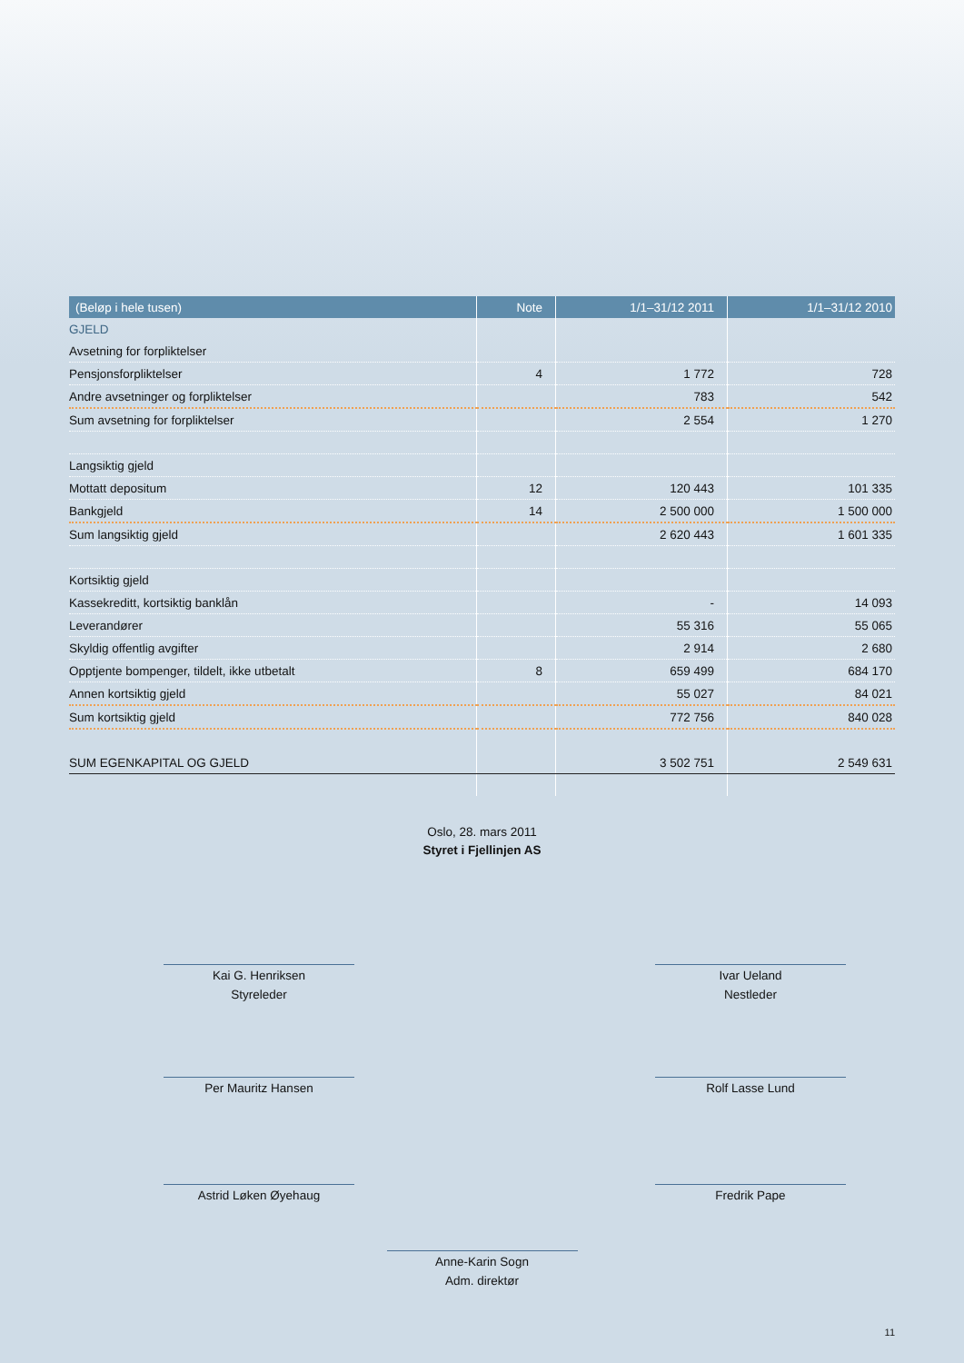| (Beløp i hele tusen) | Note | 1/1–31/12 2011 | 1/1–31/12 2010 |
| --- | --- | --- | --- |
| GJELD | | | |
| Avsetning for forpliktelser | | | |
| Pensjonsforpliktelser | 4 | 1 772 | 728 |
| Andre avsetninger og forpliktelser | | 783 | 542 |
| Sum avsetning for forpliktelser | | 2 554 | 1 270 |
| Langsiktig gjeld | | | |
| Mottatt depositum | 12 | 120 443 | 101 335 |
| Bankgjeld | 14 | 2 500 000 | 1 500 000 |
| Sum langsiktig gjeld | | 2 620 443 | 1 601 335 |
| Kortsiktig gjeld | | | |
| Kassekreditt, kortsiktig banklån | | - | 14 093 |
| Leverandører | | 55 316 | 55 065 |
| Skyldig offentlig avgifter | | 2 914 | 2 680 |
| Opptjente bompenger, tildelt, ikke utbetalt | 8 | 659 499 | 684 170 |
| Annen kortsiktig gjeld | | 55 027 | 84 021 |
| Sum kortsiktig gjeld | | 772 756 | 840 028 |
| SUM EGENKAPITAL OG GJELD | | 3 502 751 | 2 549 631 |
Oslo, 28. mars 2011
Styret i Fjellinjen AS
Kai G. Henriksen
Styreleder
Ivar Ueland
Nestleder
Per Mauritz Hansen Rolf Lasse Lund
Astrid Løken Øyehaug Fredrik Pape
Anne-Karin Sogn
Adm. direktør
11